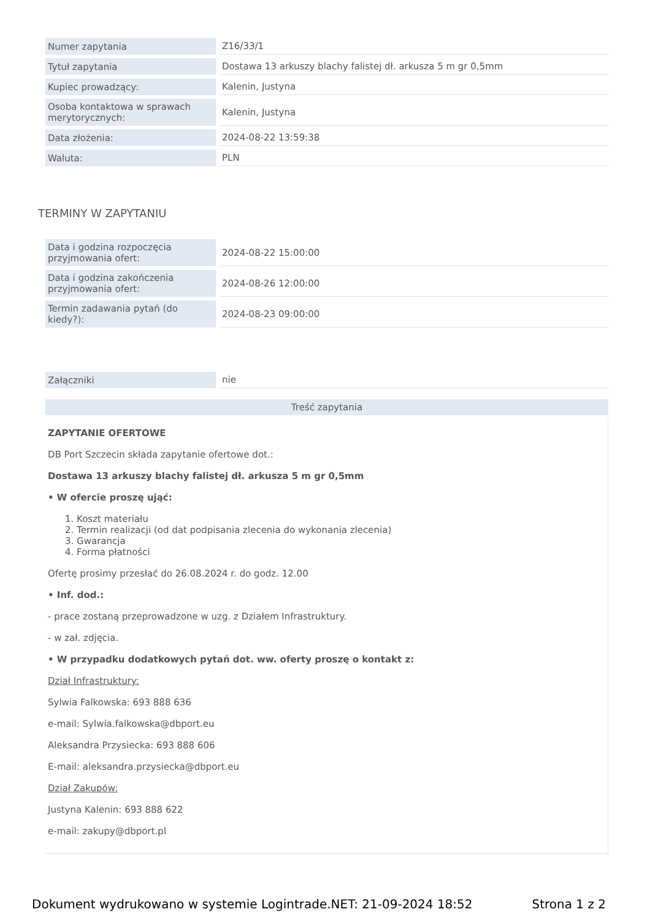| Numer zapytania | Z16/33/1 |
| Tytuł zapytania | Dostawa 13 arkuszy blachy falistej dł. arkusza 5 m gr 0,5mm |
| Kupiec prowadzący: | Kalenin, Justyna |
| Osoba kontaktowa w sprawach merytorycznych: | Kalenin, Justyna |
| Data złożenia: | 2024-08-22 13:59:38 |
| Waluta: | PLN |
TERMINY W ZAPYTANIU
| Data i godzina rozpoczęcia przyjmowania ofert: | 2024-08-22 15:00:00 |
| Data i godzina zakończenia przyjmowania ofert: | 2024-08-26 12:00:00 |
| Termin zadawania pytań (do kiedy?): | 2024-08-23 09:00:00 |
| Załączniki | nie |
Treść zapytania
ZAPYTANIE OFERTOWE
DB Port Szczecin składa zapytanie ofertowe dot.:
Dostawa 13 arkuszy blachy falistej dł. arkusza 5 m gr 0,5mm
• W ofercie proszę ująć:
1. Koszt materiału
2. Termin realizacji (od dat podpisania zlecenia do wykonania zlecenia)
3. Gwarancja
4. Forma płatności
Ofertę prosimy przesłać do 26.08.2024 r. do godz. 12.00
• Inf. dod.:
- prace zostaną przeprowadzone w uzg. z Działem Infrastruktury.
- w zał. zdjęcia.
• W przypadku dodatkowych pytań dot. ww. oferty proszę o kontakt z:
Dział Infrastruktury:
Sylwia Falkowska: 693 888 636
e-mail: Sylwia.falkowska@dbport.eu
Aleksandra Przysiecka: 693 888 606
E-mail: aleksandra.przysiecka@dbport.eu
Dział Zakupów:
Justyna Kalenin: 693 888 622
e-mail: zakupy@dbport.pl
Dokument wydrukowano w systemie Logintrade.NET: 21-09-2024 18:52 Strona 1 z 2